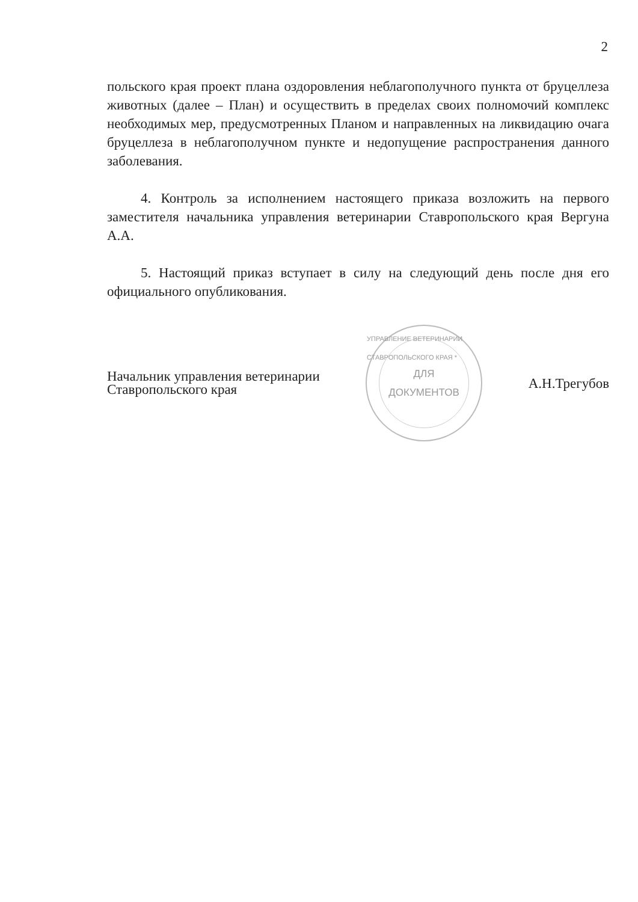2
польского края проект плана оздоровления неблагополучного пункта от бруцеллеза животных (далее – План) и осуществить в пределах своих полномочий комплекс необходимых мер, предусмотренных Планом и направленных на ликвидацию очага бруцеллеза в неблагополучном пункте и недопущение распространения данного заболевания.
4. Контроль за исполнением настоящего приказа возложить на первого заместителя начальника управления ветеринарии Ставропольского края Вергуна А.А.
5. Настоящий приказ вступает в силу на следующий день после дня его официального опубликования.
Начальник управления ветеринарии
Ставропольского края
УПРАВЛЕНИЕ ВЕТЕРИНАРИИ СТАВРОПОЛЬСКОГО КРАЯ *
ДЛЯ
ДОКУМЕНТОВ
А.Н.Трегубов